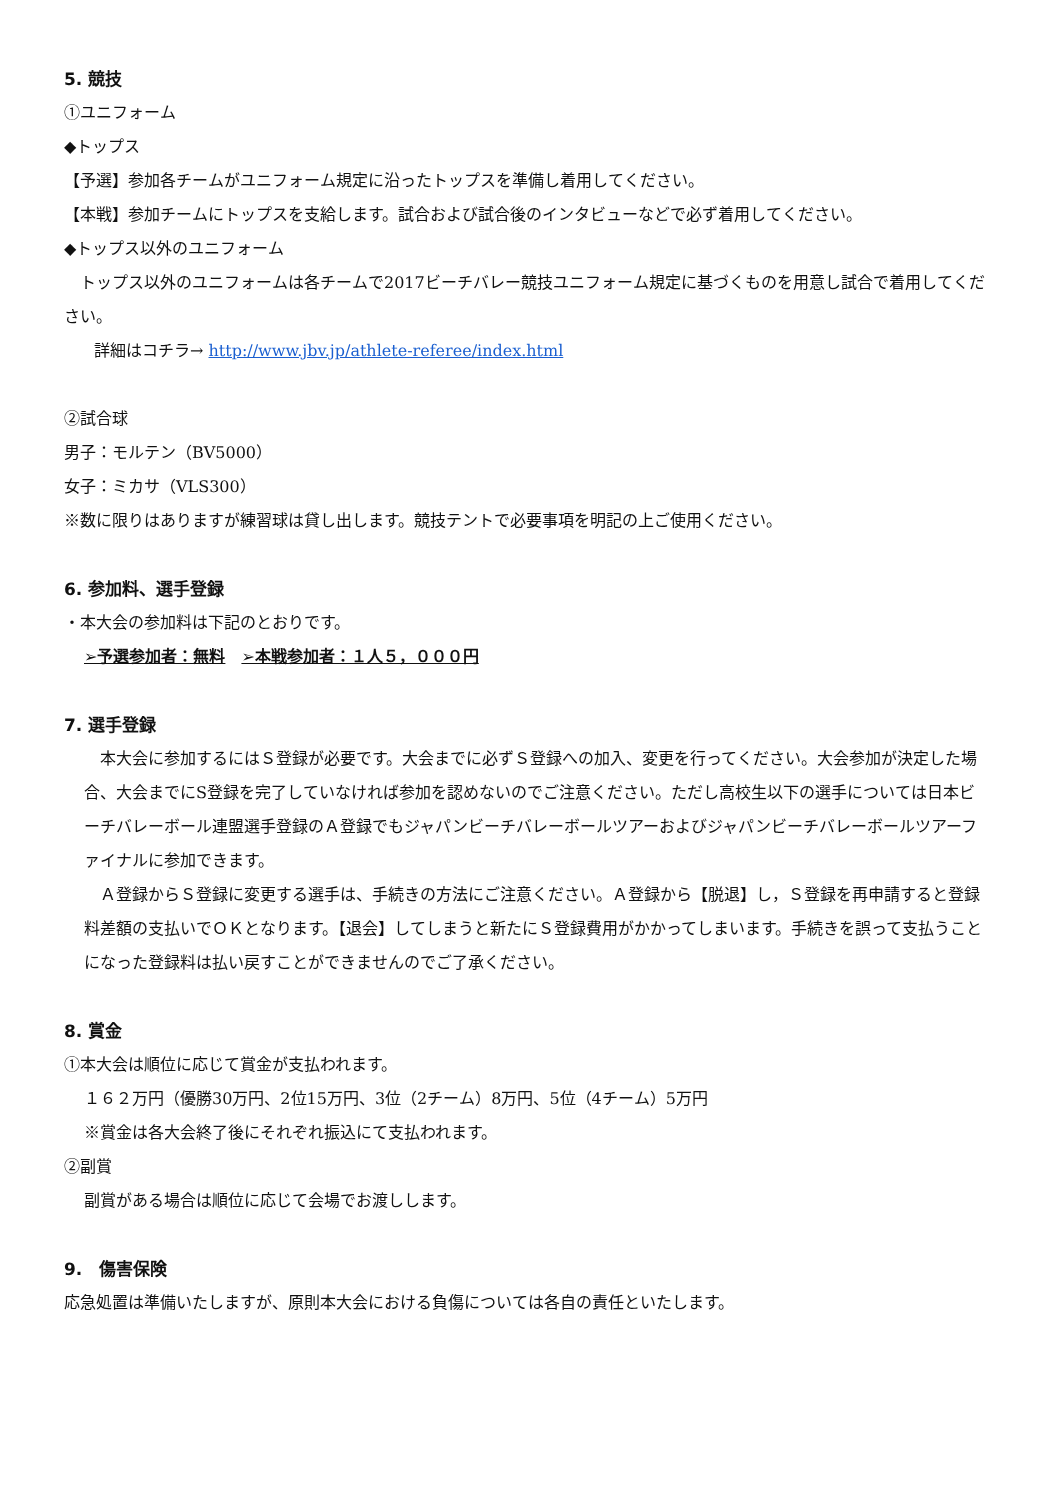5. 競技
①ユニフォーム
◆トップス
【予選】参加各チームがユニフォーム規定に沿ったトップスを準備し着用してください。
【本戦】参加チームにトップスを支給します。試合および試合後のインタビューなどで必ず着用してください。
◆トップス以外のユニフォーム
　トップス以外のユニフォームは各チームで2017ビーチバレー競技ユニフォーム規定に基づくものを用意し試合で着用してください。
詳細はコチラ→ http://www.jbv.jp/athlete-referee/index.html
②試合球
男子：モルテン（BV5000）
女子：ミカサ（VLS300）
※数に限りはありますが練習球は貸し出します。競技テントで必要事項を明記の上ご使用ください。
6. 参加料、選手登録
・本大会の参加料は下記のとおりです。
➢予選参加者：無料　➢本戦参加者：１人５，０００円
7. 選手登録
　本大会に参加するにはＳ登録が必要です。大会までに必ずＳ登録への加入、変更を行ってください。大会参加が決定した場合、大会までにS登録を完了していなければ参加を認めないのでご注意ください。ただし高校生以下の選手については日本ビーチバレーボール連盟選手登録のＡ登録でもジャパンビーチバレーボールツアーおよびジャパンビーチバレーボールツアーファイナルに参加できます。
　Ａ登録からＳ登録に変更する選手は、手続きの方法にご注意ください。Ａ登録から【脱退】し，Ｓ登録を再申請すると登録料差額の支払いでＯＫとなります。【退会】してしまうと新たにＳ登録費用がかかってしまいます。手続きを誤って支払うことになった登録料は払い戻すことができませんのでご了承ください。
8. 賞金
①本大会は順位に応じて賞金が支払われます。
１６２万円（優勝30万円、2位15万円、3位（2チーム）8万円、5位（4チーム）5万円
※賞金は各大会終了後にそれぞれ振込にて支払われます。
②副賞
副賞がある場合は順位に応じて会場でお渡しします。
9.　傷害保険
応急処置は準備いたしますが、原則本大会における負傷については各自の責任といたします。